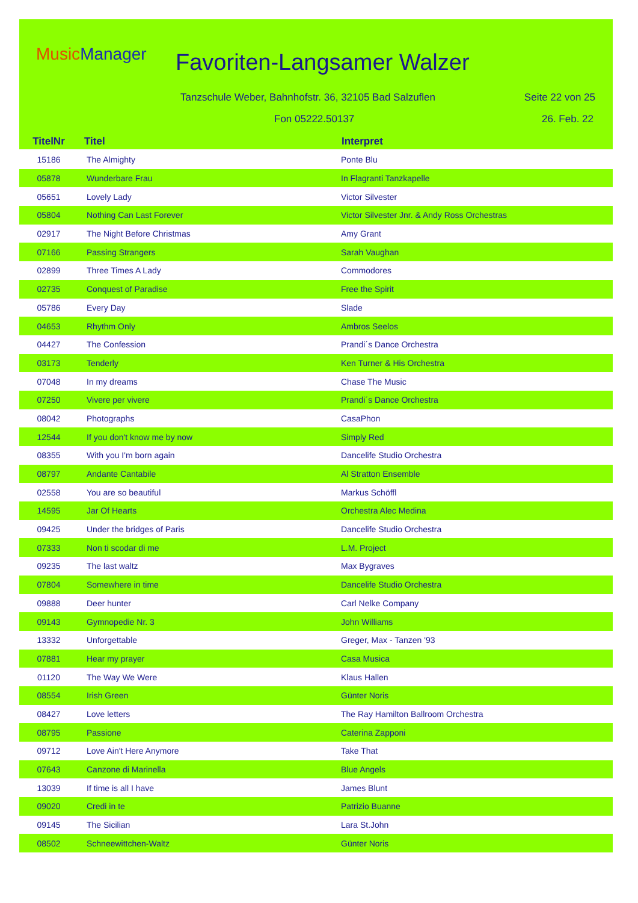MusicManager Favoriten-Langsamer Walzer
Tanzschule Weber, Bahnhofstr. 36, 32105 Bad Salzuflen
Seite 22 von 25
Fon 05222.50137 26. Feb. 22
| TitelNr | Titel | Interpret |
| --- | --- | --- |
| 15186 | The Almighty | Ponte Blu |
| 05878 | Wunderbare Frau | In Flagranti Tanzkapelle |
| 05651 | Lovely Lady | Victor Silvester |
| 05804 | Nothing Can Last Forever | Victor Silvester Jnr. & Andy Ross Orchestras |
| 02917 | The Night Before Christmas | Amy Grant |
| 07166 | Passing Strangers | Sarah Vaughan |
| 02899 | Three Times A Lady | Commodores |
| 02735 | Conquest of Paradise | Free the Spirit |
| 05786 | Every Day | Slade |
| 04653 | Rhythm Only | Ambros Seelos |
| 04427 | The Confession | Prandi´s Dance Orchestra |
| 03173 | Tenderly | Ken Turner & His Orchestra |
| 07048 | In my dreams | Chase The Music |
| 07250 | Vivere per vivere | Prandi´s Dance Orchestra |
| 08042 | Photographs | CasaPhon |
| 12544 | If you don't know me by now | Simply Red |
| 08355 | With you I'm born again | Dancelife Studio Orchestra |
| 08797 | Andante Cantabile | Al Stratton Ensemble |
| 02558 | You are so beautiful | Markus Schöffl |
| 14595 | Jar Of Hearts | Orchestra Alec Medina |
| 09425 | Under the bridges of Paris | Dancelife Studio Orchestra |
| 07333 | Non ti scodar di me | L.M. Project |
| 09235 | The last waltz | Max Bygraves |
| 07804 | Somewhere in time | Dancelife Studio Orchestra |
| 09888 | Deer hunter | Carl Nelke Company |
| 09143 | Gymnopedie Nr. 3 | John Williams |
| 13332 | Unforgettable | Greger, Max - Tanzen '93 |
| 07881 | Hear my prayer | Casa Musica |
| 01120 | The Way We Were | Klaus Hallen |
| 08554 | Irish Green | Günter Noris |
| 08427 | Love letters | The Ray Hamilton Ballroom Orchestra |
| 08795 | Passione | Caterina Zapponi |
| 09712 | Love Ain't Here Anymore | Take That |
| 07643 | Canzone di Marinella | Blue Angels |
| 13039 | If time is all I have | James Blunt |
| 09020 | Credi in te | Patrizio Buanne |
| 09145 | The Sicilian | Lara St.John |
| 08502 | Schneewittchen-Waltz | Günter Noris |